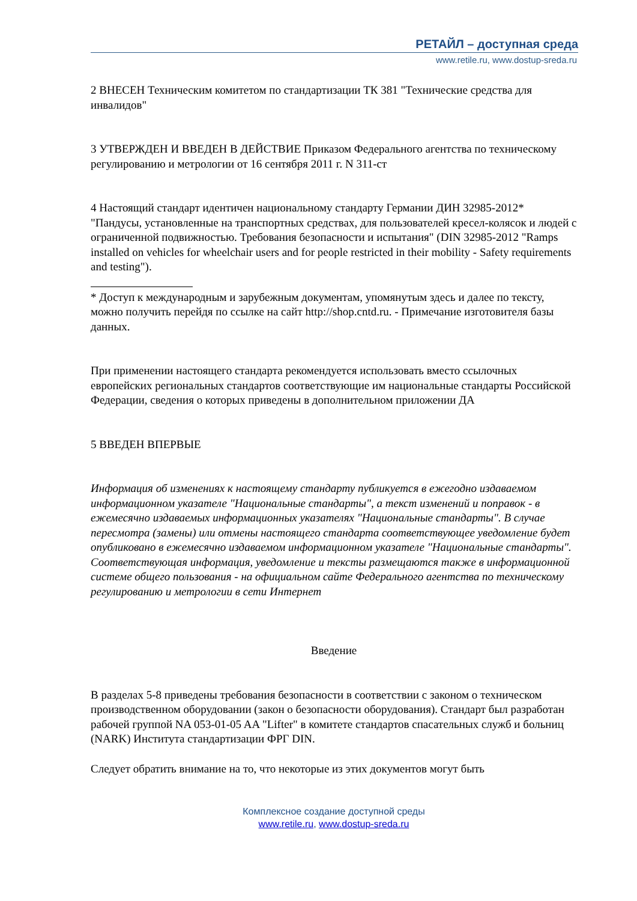РЕТАЙЛ – доступная среда
www.retile.ru, www.dostup-sreda.ru
2 ВНЕСЕН Техническим комитетом по стандартизации ТК 381 "Технические средства для инвалидов"
3 УТВЕРЖДЕН И ВВЕДЕН В ДЕЙСТВИЕ Приказом Федерального агентства по техническому регулированию и метрологии от 16 сентября 2011 г. N 311-ст
4 Настоящий стандарт идентичен национальному стандарту Германии ДИН 32985-2012* "Пандусы, установленные на транспортных средствах, для пользователей кресел-колясок и людей с ограниченной подвижностью. Требования безопасности и испытания" (DIN 32985-2012 "Ramps installed on vehicles for wheelchair users and for people restricted in their mobility - Safety requirements and testing").
* Доступ к международным и зарубежным документам, упомянутым здесь и далее по тексту, можно получить перейдя по ссылке на сайт http://shop.cntd.ru. - Примечание изготовителя базы данных.
При применении настоящего стандарта рекомендуется использовать вместо ссылочных европейских региональных стандартов соответствующие им национальные стандарты Российской Федерации, сведения о которых приведены в дополнительном приложении ДА
5 ВВЕДЕН ВПЕРВЫЕ
Информация об изменениях к настоящему стандарту публикуется в ежегодно издаваемом информационном указателе "Национальные стандарты", а текст изменений и поправок - в ежемесячно издаваемых информационных указателях "Национальные стандарты". В случае пересмотра (замены) или отмены настоящего стандарта соответствующее уведомление будет опубликовано в ежемесячно издаваемом информационном указателе "Национальные стандарты". Соответствующая информация, уведомление и тексты размещаются также в информационной системе общего пользования - на официальном сайте Федерального агентства по техническому регулированию и метрологии в сети Интернет
Введение
В разделах 5-8 приведены требования безопасности в соответствии с законом о техническом производственном оборудовании (закон о безопасности оборудования). Стандарт был разработан рабочей группой NA 053-01-05 AA "Lifter" в комитете стандартов спасательных служб и больниц (NARK) Института стандартизации ФРГ DIN.
Следует обратить внимание на то, что некоторые из этих документов могут быть
Комплексное создание доступной среды
www.retile.ru, www.dostup-sreda.ru